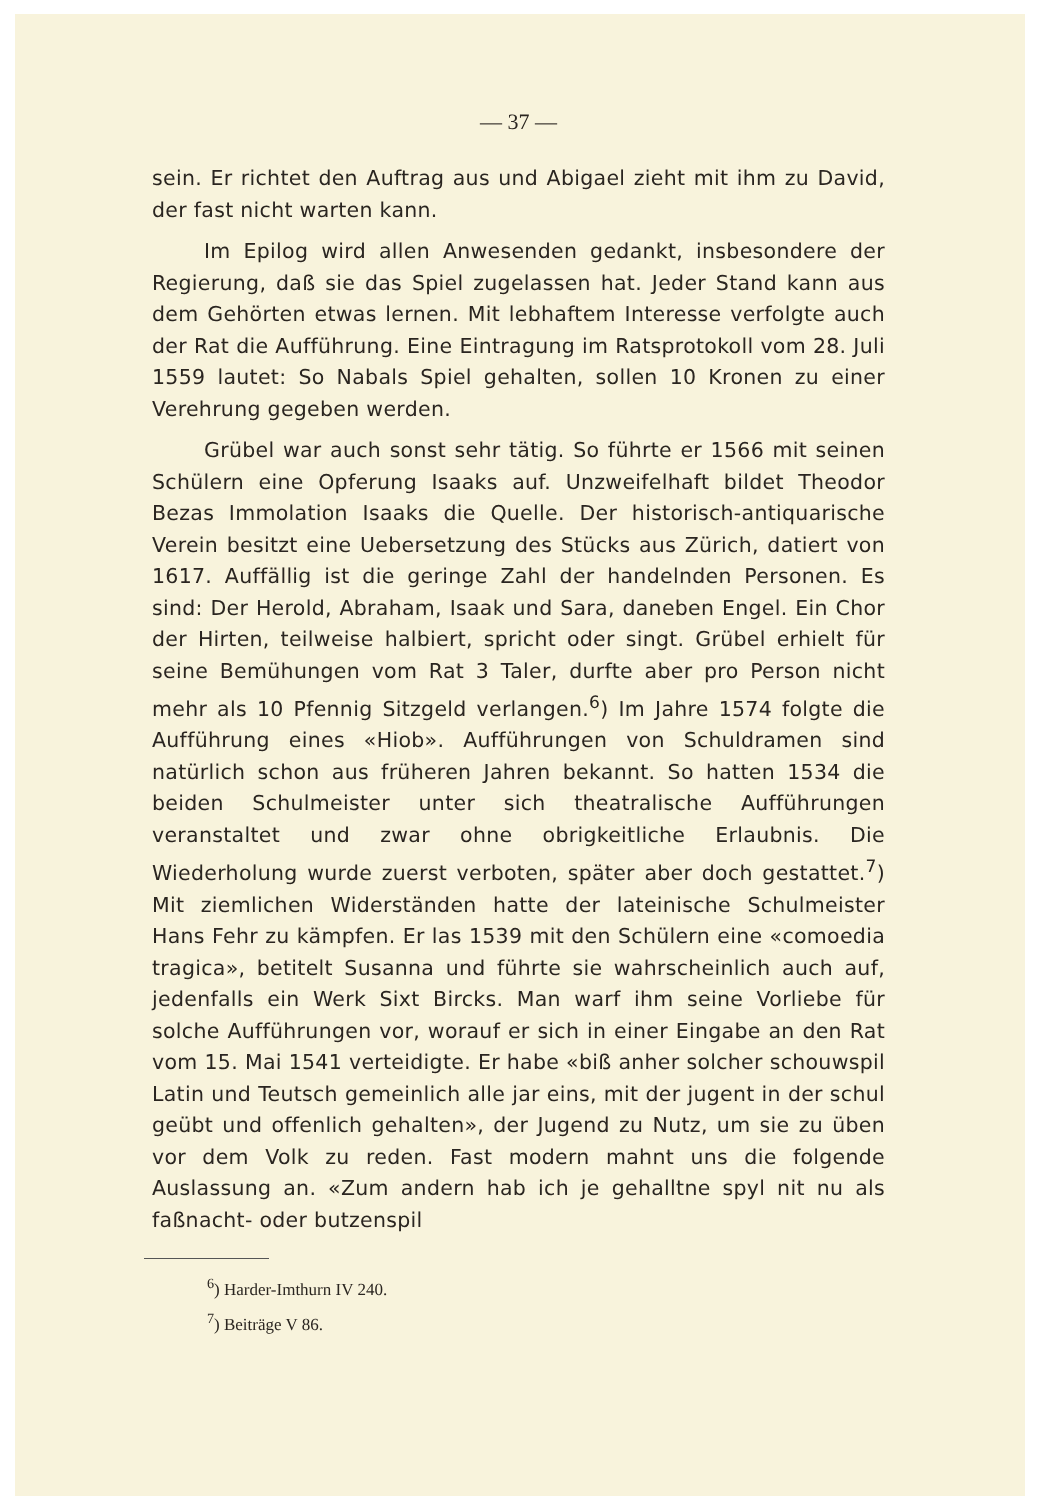— 37 —
sein. Er richtet den Auftrag aus und Abigael zieht mit ihm zu David, der fast nicht warten kann.
Im Epilog wird allen Anwesenden gedankt, insbesondere der Regierung, daß sie das Spiel zugelassen hat. Jeder Stand kann aus dem Gehörten etwas lernen. Mit lebhaftem Interesse verfolgte auch der Rat die Aufführung. Eine Eintragung im Ratsprotokoll vom 28. Juli 1559 lautet: So Nabals Spiel gehalten, sollen 10 Kronen zu einer Verehrung gegeben werden.
Grübel war auch sonst sehr tätig. So führte er 1566 mit seinen Schülern eine Opferung Isaaks auf. Unzweifelhaft bildet Theodor Bezas Immolation Isaaks die Quelle. Der historisch-antiquarische Verein besitzt eine Uebersetzung des Stücks aus Zürich, datiert von 1617. Auffällig ist die geringe Zahl der handelnden Personen. Es sind: Der Herold, Abraham, Isaak und Sara, daneben Engel. Ein Chor der Hirten, teilweise halbiert, spricht oder singt. Grübel erhielt für seine Bemühungen vom Rat 3 Taler, durfte aber pro Person nicht mehr als 10 Pfennig Sitzgeld verlangen.<sup>6</sup>) Im Jahre 1574 folgte die Aufführung eines «Hiob». Aufführungen von Schuldramen sind natürlich schon aus früheren Jahren bekannt. So hatten 1534 die beiden Schulmeister unter sich theatralische Aufführungen veranstaltet und zwar ohne obrigkeitliche Erlaubnis. Die Wiederholung wurde zuerst verboten, später aber doch gestattet.<sup>7</sup>) Mit ziemlichen Widerständen hatte der lateinische Schulmeister Hans Fehr zu kämpfen. Er las 1539 mit den Schülern eine «comoedia tragica», betitelt Susanna und führte sie wahrscheinlich auch auf, jedenfalls ein Werk Sixt Bircks. Man warf ihm seine Vorliebe für solche Aufführungen vor, worauf er sich in einer Eingabe an den Rat vom 15. Mai 1541 verteidigte. Er habe «biß anher solcher schouwspil Latin und Teutsch gemeinlich alle jar eins, mit der jugent in der schul geübt und offenlich gehalten», der Jugend zu Nutz, um sie zu üben vor dem Volk zu reden. Fast modern mahnt uns die folgende Auslassung an. «Zum andern hab ich je gehalltne spyl nit nu als faßnacht- oder butzenspil
<sup>6</sup>) Harder-Imthurn IV 240.
<sup>7</sup>) Beiträge V 86.